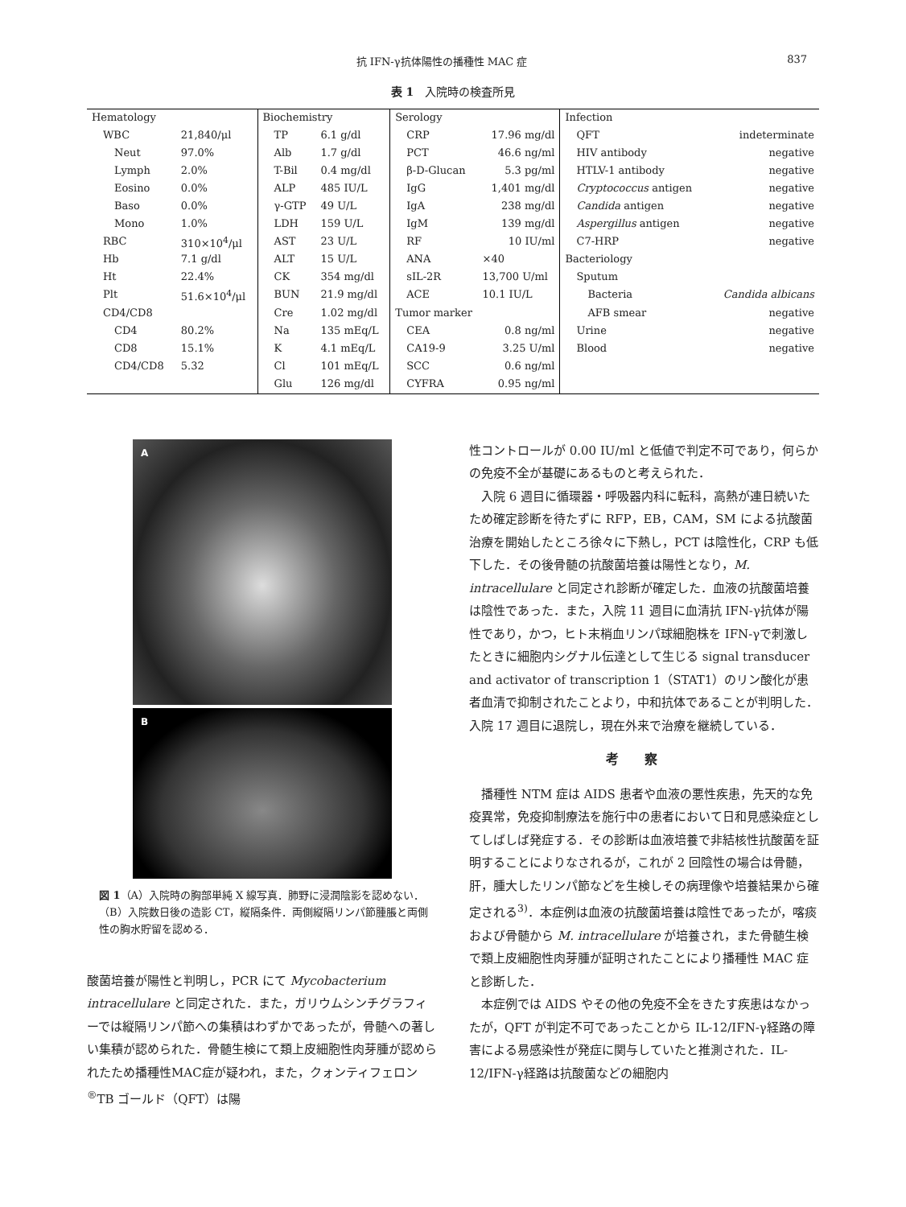抗 IFN-γ抗体陽性の播種性 MAC 症 837
表 1　入院時の検査所見
| Hematology | | Biochemistry | | Serology | | Infection | |
| WBC | 21,840/μl | TP | 6.1 g/dl | CRP | 17.96 mg/dl | QFT | indeterminate |
| Neut | 97.0% | Alb | 1.7 g/dl | PCT | 46.6 ng/ml | HIV antibody | negative |
| Lymph | 2.0% | T-Bil | 0.4 mg/dl | β-D-Glucan | 5.3 pg/ml | HTLV-1 antibody | negative |
| Eosino | 0.0% | ALP | 485 IU/L | IgG | 1,401 mg/dl | Cryptococcus antigen | negative |
| Baso | 0.0% | γ-GTP | 49 U/L | IgA | 238 mg/dl | Candida antigen | negative |
| Mono | 1.0% | LDH | 159 U/L | IgM | 139 mg/dl | Aspergillus antigen | negative |
| RBC | 310×10<sup>4</sup>/μl | AST | 23 U/L | RF | 10 IU/ml | C7-HRP | negative |
| Hb | 7.1 g/dl | ALT | 15 U/L | ANA | ×40 | Bacteriology | |
| Ht | 22.4% | CK | 354 mg/dl | sIL-2R | 13,700 U/ml | Sputum | |
| Plt | 51.6×10<sup>4</sup>/μl | BUN | 21.9 mg/dl | ACE | 10.1 IU/L | Bacteria | Candida albicans |
| CD4/CD8 | | Cre | 1.02 mg/dl | Tumor marker | | AFB smear | negative |
| CD4 | 80.2% | Na | 135 mEq/L | CEA | 0.8 ng/ml | Urine | negative |
| CD8 | 15.1% | K | 4.1 mEq/L | CA19-9 | 3.25 U/ml | Blood | negative |
| CD4/CD8 | 5.32 | Cl | 101 mEq/L | SCC | 0.6 ng/ml | | |
| | | Glu | 126 mg/dl | CYFRA | 0.95 ng/ml | | |
A
B
図 1（A）入院時の胸部単純 X 線写真．肺野に浸潤陰影を認めない．（B）入院数日後の造影 CT，縦隔条件．両側縦隔リンパ節腫脹と両側性の胸水貯留を認める．
酸菌培養が陽性と判明し，PCR にて Mycobacterium intracellulare と同定された．また，ガリウムシンチグラフィーでは縦隔リンパ節への集積はわずかであったが，骨髄への著しい集積が認められた．骨髄生検にて類上皮細胞性肉芽腫が認められたため播種性MAC症が疑われ，また，クォンティフェロン<sup>®</sup>TB ゴールド（QFT）は陽
性コントロールが 0.00 IU/ml と低値で判定不可であり，何らかの免疫不全が基礎にあるものと考えられた．
入院 6 週目に循環器・呼吸器内科に転科，高熱が連日続いたため確定診断を待たずに RFP，EB，CAM，SM による抗酸菌治療を開始したところ徐々に下熱し，PCT は陰性化，CRP も低下した．その後骨髄の抗酸菌培養は陽性となり，M. intracellulare と同定され診断が確定した．血液の抗酸菌培養は陰性であった．また，入院 11 週目に血清抗 IFN-γ抗体が陽性であり，かつ，ヒト末梢血リンパ球細胞株を IFN-γで刺激したときに細胞内シグナル伝達として生じる signal transducer and activator of transcription 1（STAT1）のリン酸化が患者血清で抑制されたことより，中和抗体であることが判明した．入院 17 週目に退院し，現在外来で治療を継続している．
考察
播種性 NTM 症は AIDS 患者や血液の悪性疾患，先天的な免疫異常，免疫抑制療法を施行中の患者において日和見感染症としてしばしば発症する．その診断は血液培養で非結核性抗酸菌を証明することによりなされるが，これが 2 回陰性の場合は骨髄，肝，腫大したリンパ節などを生検しその病理像や培養結果から確定される<sup>3)</sup>．本症例は血液の抗酸菌培養は陰性であったが，喀痰および骨髄から M. intracellulare が培養され，また骨髄生検で類上皮細胞性肉芽腫が証明されたことにより播種性 MAC 症と診断した．
本症例では AIDS やその他の免疫不全をきたす疾患はなかったが，QFT が判定不可であったことから IL-12/IFN-γ経路の障害による易感染性が発症に関与していたと推測された．IL-12/IFN-γ経路は抗酸菌などの細胞内